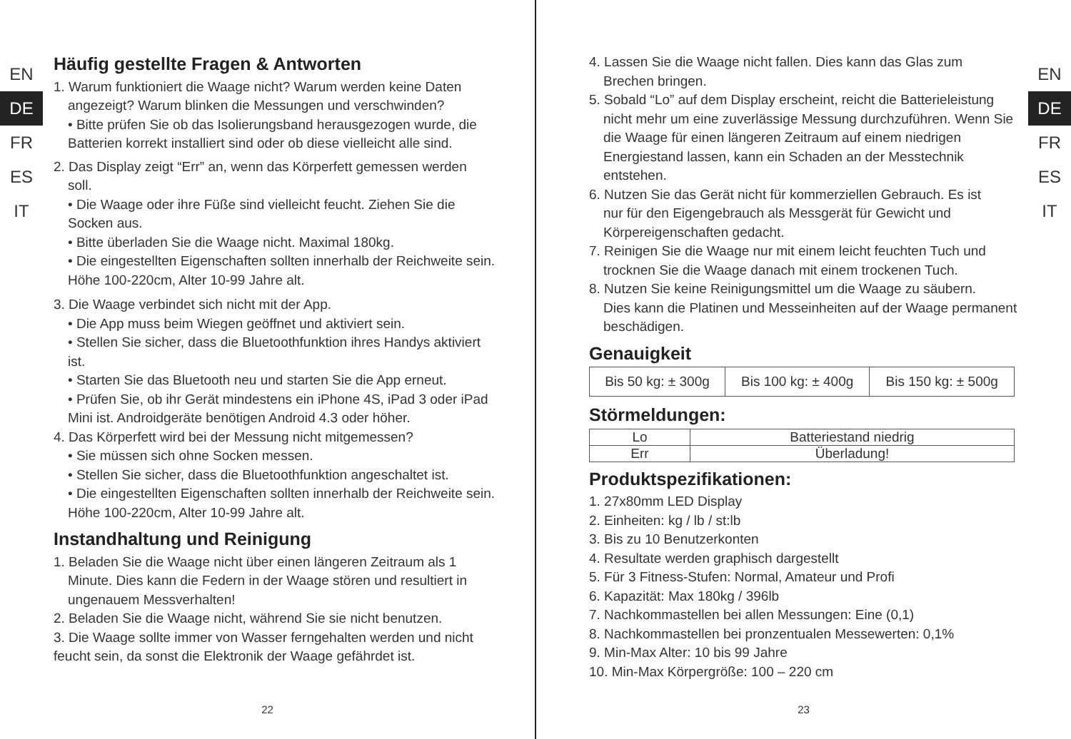EN
DE
FR
ES
IT
Häufig gestellte Fragen & Antworten
1. Warum funktioniert die Waage nicht? Warum werden keine Daten
angezeigt? Warum blinken die Messungen und verschwinden?
• Bitte prüfen Sie ob das Isolierungsband herausgezogen wurde, die Batterien korrekt installiert sind oder ob diese vielleicht alle sind.
2. Das Display zeigt “Err” an, wenn das Körperfett gemessen werden
soll.
• Die Waage oder ihre Füße sind vielleicht feucht. Ziehen Sie die Socken aus.
• Bitte überladen Sie die Waage nicht. Maximal 180kg.
• Die eingestellten Eigenschaften sollten innerhalb der Reichweite sein. Höhe 100-220cm, Alter 10-99 Jahre alt.
3. Die Waage verbindet sich nicht mit der App.
• Die App muss beim Wiegen geöffnet und aktiviert sein.
• Stellen Sie sicher, dass die Bluetoothfunktion ihres Handys aktiviert ist.
• Starten Sie das Bluetooth neu und starten Sie die App erneut.
• Prüfen Sie, ob ihr Gerät mindestens ein iPhone 4S, iPad 3 oder iPad Mini ist. Androidgeräte benötigen Android 4.3 oder höher.
4. Das Körperfett wird bei der Messung nicht mitgemessen?
• Sie müssen sich ohne Socken messen.
• Stellen Sie sicher, dass die Bluetoothfunktion angeschaltet ist.
• Die eingestellten Eigenschaften sollten innerhalb der Reichweite sein. Höhe 100-220cm, Alter 10-99 Jahre alt.
Instandhaltung und Reinigung
1. Beladen Sie die Waage nicht über einen längeren Zeitraum als 1
Minute. Dies kann die Federn in der Waage stören und resultiert in ungenauem Messverhalten!
2. Beladen Sie die Waage nicht, während Sie sie nicht benutzen.
3. Die Waage sollte immer von Wasser ferngehalten werden und nicht feucht sein, da sonst die Elektronik der Waage gefährdet ist.
22
4. Lassen Sie die Waage nicht fallen. Dies kann das Glas zum
Brechen bringen.
5. Sobald “Lo” auf dem Display erscheint, reicht die Batterieleistung
nicht mehr um eine zuverlässige Messung durchzuführen. Wenn Sie die Waage für einen längeren Zeitraum auf einem niedrigen Energiestand lassen, kann ein Schaden an der Messtechnik entstehen.
6. Nutzen Sie das Gerät nicht für kommerziellen Gebrauch. Es ist
nur für den Eigengebrauch als Messgerät für Gewicht und Körpereigenschaften gedacht.
7. Reinigen Sie die Waage nur mit einem leicht feuchten Tuch und
trocknen Sie die Waage danach mit einem trockenen Tuch.
8. Nutzen Sie keine Reinigungsmittel um die Waage zu säubern.
Dies kann die Platinen und Messeinheiten auf der Waage permanent beschädigen.
Genauigkeit
| Bis 50 kg: ± 300g | Bis 100 kg: ± 400g | Bis 150 kg: ± 500g |
Störmeldungen:
| Lo | Batteriestand niedrig |
| Err | Überladung! |
Produktspezifikationen:
1. 27x80mm LED Display
2. Einheiten: kg / lb / st:lb
3. Bis zu 10 Benutzerkonten
4. Resultate werden graphisch dargestellt
5. Für 3 Fitness-Stufen: Normal, Amateur und Profi
6. Kapazität: Max 180kg / 396lb
7. Nachkommastellen bei allen Messungen: Eine (0,1)
8. Nachkommastellen bei pronzentualen Messewerten: 0,1%
9. Min-Max Alter: 10 bis 99 Jahre
10. Min-Max Körpergröße: 100 – 220 cm
EN
DE
FR
ES
IT
23